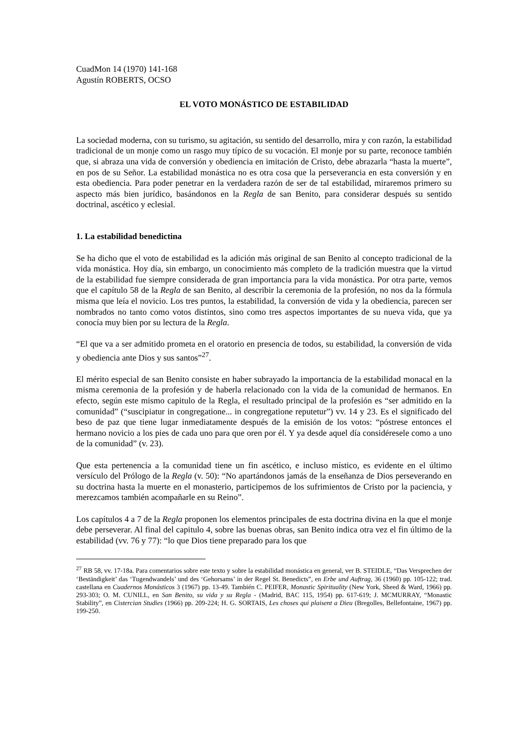CuadMon 14 (1970) 141-168
Agustín ROBERTS, OCSO
EL VOTO MONÁSTICO DE ESTABILIDAD
La sociedad moderna, con su turismo, su agitación, su sentido del desarrollo, mira y con razón, la estabilidad tradicional de un monje como un rasgo muy típico de su vocación. El monje por su parte, reconoce también que, si abraza una vida de conversión y obediencia en imitación de Cristo, debe abrazarla “hasta la muerte”, en pos de su Señor. La estabilidad monástica no es otra cosa que la perseverancia en esta conversión y en esta obediencia. Para poder penetrar en la verdadera razón de ser de tal estabilidad, miraremos primero su aspecto más bien jurídico, basándonos en la Regla de san Benito, para considerar después su sentido doctrinal, ascético y eclesial.
1. La estabilidad benedictina
Se ha dicho que el voto de estabilidad es la adición más original de san Benito al concepto tradicional de la vida monástica. Hoy día, sin embargo, un conocimiento más completo de la tradición muestra que la virtud de la estabilidad fue siempre considerada de gran importancia para la vida monástica. Por otra parte, vemos que el capítulo 58 de la Regla de san Benito, al describir la ceremonia de la profesión, no nos da la fórmula misma que leía el novicio. Los tres puntos, la estabilidad, la conversión de vida y la obediencia, parecen ser nombrados no tanto como votos distintos, sino como tres aspectos importantes de su nueva vida, que ya conocía muy bien por su lectura de la Regla.
“El que va a ser admitido prometa en el oratorio en presencia de todos, su estabilidad, la conversión de vida y obediencia ante Dios y sus santos”<sup>27</sup>.
El mérito especial de san Benito consiste en haber subrayado la importancia de la estabilidad monacal en la misma ceremonia de la profesión y de haberla relacionado con la vida de la comunidad de hermanos. En efecto, según este mismo capitulo de la Regla, el resultado principal de la profesión es “ser admitido en la comunidad” (“suscipiatur in congregatione... in congregatione reputetur”) vv. 14 y 23. Es el significado del beso de paz que tiene lugar inmediatamente después de la emisión de los votos: “póstrese entonces el hermano novicio a los pies de cada uno para que oren por él. Y ya desde aquel día considéresele como a uno de la comunidad” (v. 23).
Que esta pertenencia a la comunidad tiene un fin ascético, e incluso místico, es evidente en el último versículo del Prólogo de la Regla (v. 50): “No apartándonos jamás de la enseñanza de Dios perseverando en su doctrina hasta la muerte en el monasterio, participemos de los sufrimientos de Cristo por la paciencia, y merezcamos también acompañarle en su Reino”.
Los capítulos 4 a 7 de la Regla proponen los elementos principales de esta doctrina divina en la que el monje debe perseverar. Al final del capitulo 4, sobre las buenas obras, san Benito indica otra vez el fin último de la estabilidad (vv. 76 y 77): “lo que Dios tiene preparado para los que
<sup>27</sup> RB 58, vv. 17-18a. Para comentarios sobre este texto y sobre la estabilidad monástica en general, ver B. STEIDLE, “Das Versprechen der ‘Beständigkeit’ das ‘Tugendwandels’ und des ‘Gehorsams’ in der Regel St. Benedicts”, en Erbe und Auftrag, 36 (1960) pp. 105-122; trad. castellana en Cuadernos Monásticos 3 (1967) pp. 13-49. También C. PEIFER, Monastic Spirituality (New York, Sheed & Ward, 1966) pp. 293-303; O. M. CUNILL, en San Benito, su vida y su Regla - (Madrid, BAC 115, 1954) pp. 617-619; J. MCMURRAY, “Monastic Stability”, en Cistercian Studies (1966) pp. 209-224; H. G. SORTAIS, Les choses qui plaisent a Dieu (Bregolles, Bellefontaine, 1967) pp. 199-250.